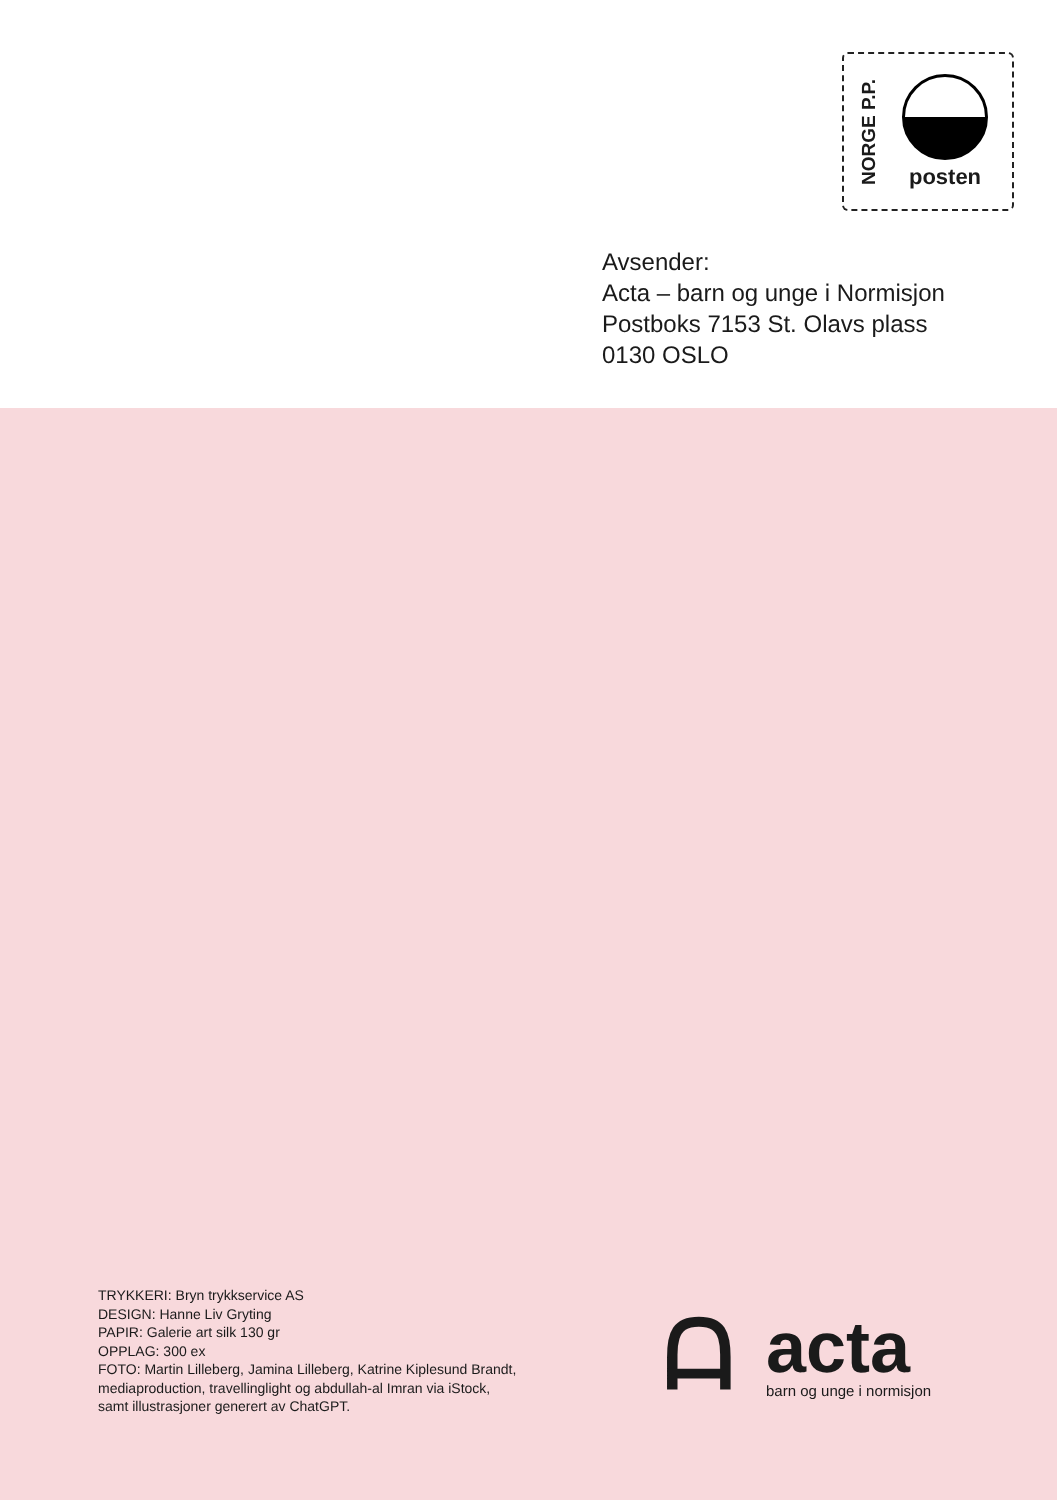NORGE P.P.
posten
Avsender:
Acta – barn og unge i Normisjon
Postboks 7153 St. Olavs plass
0130 OSLO
TRYKKERI: Bryn trykkservice AS
DESIGN: Hanne Liv Gryting
PAPIR: Galerie art silk 130 gr
OPPLAG: 300 ex
FOTO: Martin Lilleberg, Jamina Lilleberg, Katrine Kiplesund Brandt,
mediaproduction, travellinglight og abdullah-al Imran via iStock,
samt illustrasjoner generert av ChatGPT.
ᗩ
acta
barn og unge i normisjon